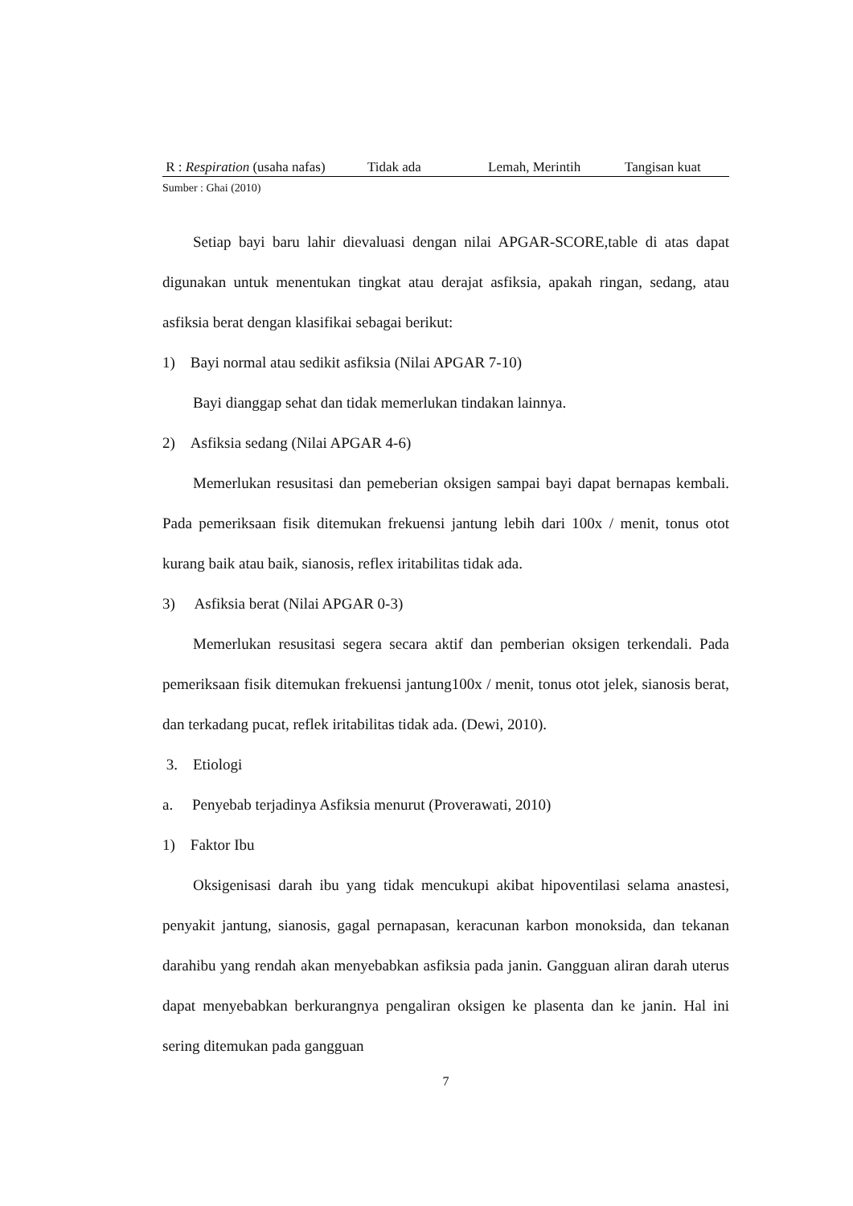| R : Respiration (usaha nafas) | Tidak ada | Lemah, Merintih | Tangisan kuat |
Sumber : Ghai (2010)
Setiap bayi baru lahir dievaluasi dengan nilai APGAR-SCORE,table di atas dapat digunakan untuk menentukan tingkat atau derajat asfiksia, apakah ringan, sedang, atau asfiksia berat dengan klasifikai sebagai berikut:
1) Bayi normal atau sedikit asfiksia (Nilai APGAR 7-10)
Bayi dianggap sehat dan tidak memerlukan tindakan lainnya.
2) Asfiksia sedang (Nilai APGAR 4-6)
Memerlukan resusitasi dan pemeberian oksigen sampai bayi dapat bernapas kembali. Pada pemeriksaan fisik ditemukan frekuensi jantung lebih dari 100x / menit, tonus otot kurang baik atau baik, sianosis, reflex iritabilitas tidak ada.
3) Asfiksia berat (Nilai APGAR 0-3)
Memerlukan resusitasi segera secara aktif dan pemberian oksigen terkendali. Pada pemeriksaan fisik ditemukan frekuensi jantung100x / menit, tonus otot jelek, sianosis berat, dan terkadang pucat, reflek iritabilitas tidak ada. (Dewi, 2010).
3. Etiologi
a. Penyebab terjadinya Asfiksia menurut (Proverawati, 2010)
1) Faktor Ibu
Oksigenisasi darah ibu yang tidak mencukupi akibat hipoventilasi selama anastesi, penyakit jantung, sianosis, gagal pernapasan, keracunan karbon monoksida, dan tekanan darahibu yang rendah akan menyebabkan asfiksia pada janin. Gangguan aliran darah uterus dapat menyebabkan berkurangnya pengaliran oksigen ke plasenta dan ke janin. Hal ini sering ditemukan pada gangguan
7